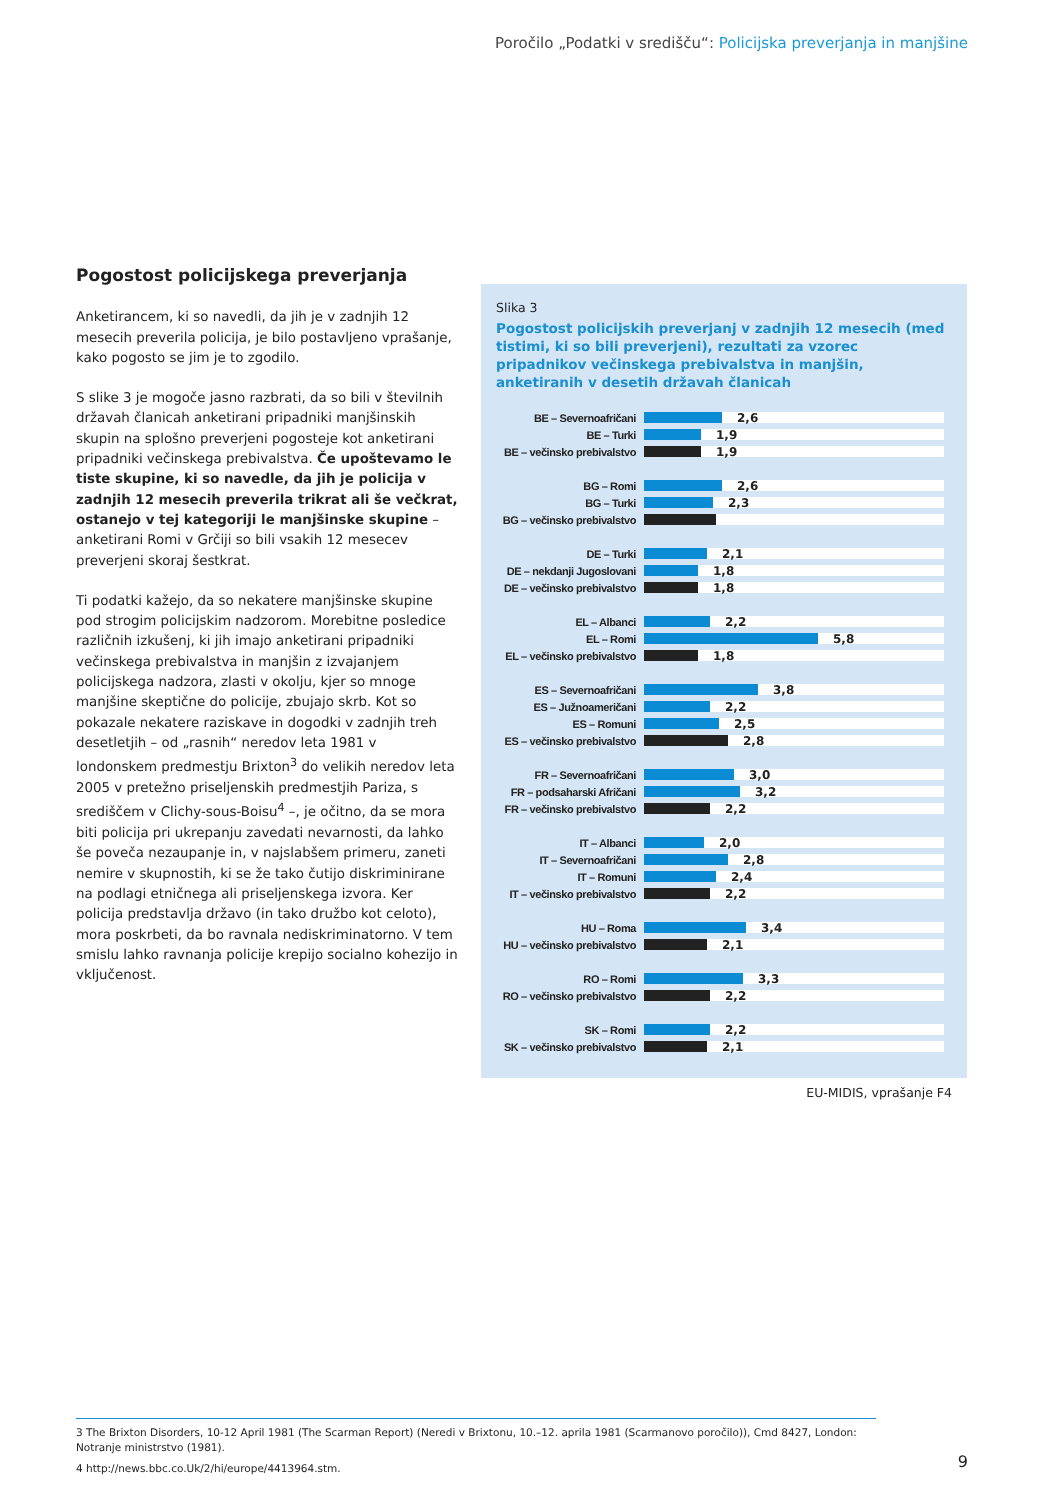Poročilo „Podatki v središču“: Policijska preverjanja in manjšine
Pogostost policijskega preverjanja
Anketirancem, ki so navedli, da jih je v zadnjih 12 mesecih preverila policija, je bilo postavljeno vprašanje, kako pogosto se jim je to zgodilo.
S slike 3 je mogoče jasno razbrati, da so bili v številnih državah članicah anketirani pripadniki manjšinskih skupin na splošno preverjeni pogosteje kot anketirani pripadniki večinskega prebivalstva. Če upoštevamo le tiste skupine, ki so navedle, da jih je policija v zadnjih 12 mesecih preverila trikrat ali še večkrat, ostanejo v tej kategoriji le manjšinske skupine – anketirani Romi v Grčiji so bili vsakih 12 mesecev preverjeni skoraj šestkrat.
Ti podatki kažejo, da so nekatere manjšinske skupine pod strogim policijskim nadzorom. Morebitne posledice različnih izkušenj, ki jih imajo anketirani pripadniki večinskega prebivalstva in manjšin z izvajanjem policijskega nadzora, zlasti v okolju, kjer so mnoge manjšine skeptične do policije, zbujajo skrb. Kot so pokazale nekatere raziskave in dogodki v zadnjih treh desetletjih – od „rasnih“ neredov leta 1981 v londonskem predmestju Brixton<sup>3</sup> do velikih neredov leta 2005 v pretežno priseljenskih predmestjih Pariza, s središčem v Clichy-sous-Boisu<sup>4</sup> –, je očitno, da se mora biti policija pri ukrepanju zavedati nevarnosti, da lahko še poveča nezaupanje in, v najslabšem primeru, zaneti nemire v skupnostih, ki se že tako čutijo diskriminirane na podlagi etničnega ali priseljenskega izvora. Ker policija predstavlja državo (in tako družbo kot celoto), mora poskrbeti, da bo ravnala nediskriminatorno. V tem smislu lahko ravnanja policije krepijo socialno kohezijo in vključenost.
Slika 3
Pogostost policijskih preverjanj v zadnjih 12 mesecih (med tistimi, ki so bili preverjeni), rezultati za vzorec pripadnikov večinskega prebivalstva in manjšin, anketiranih v desetih državah članicah
BE – Severnoafričani
2,6
BE – Turki
1,9
BE – večinsko prebivalstvo
1,9
BG – Romi
2,6
BG – Turki
2,3
BG – večinsko prebivalstvo
DE – Turki
2,1
DE – nekdanji Jugoslovani
1,8
DE – večinsko prebivalstvo
1,8
EL – Albanci
2,2
EL – Romi
5,8
EL – večinsko prebivalstvo
1,8
ES – Severnoafričani
3,8
ES – Južnoameričani
2,2
ES – Romuni
2,5
ES – večinsko prebivalstvo
2,8
FR – Severnoafričani
3,0
FR – podsaharski Afričani
3,2
FR – večinsko prebivalstvo
2,2
IT – Albanci
2,0
IT – Severnoafričani
2,8
IT – Romuni
2,4
IT – večinsko prebivalstvo
2,2
HU – Roma
3,4
HU – večinsko prebivalstvo
2,1
RO – Romi
3,3
RO – večinsko prebivalstvo
2,2
SK – Romi
2,2
SK – večinsko prebivalstvo
2,1
EU-MIDIS, vprašanje F4
3 The Brixton Disorders, 10-12 April 1981 (The Scarman Report) (Neredi v Brixtonu, 10.–12. aprila 1981 (Scarmanovo poročilo)), Cmd 8427, London: Notranje ministrstvo (1981).
4 http://news.bbc.co.Uk/2/hi/europe/4413964.stm.
9